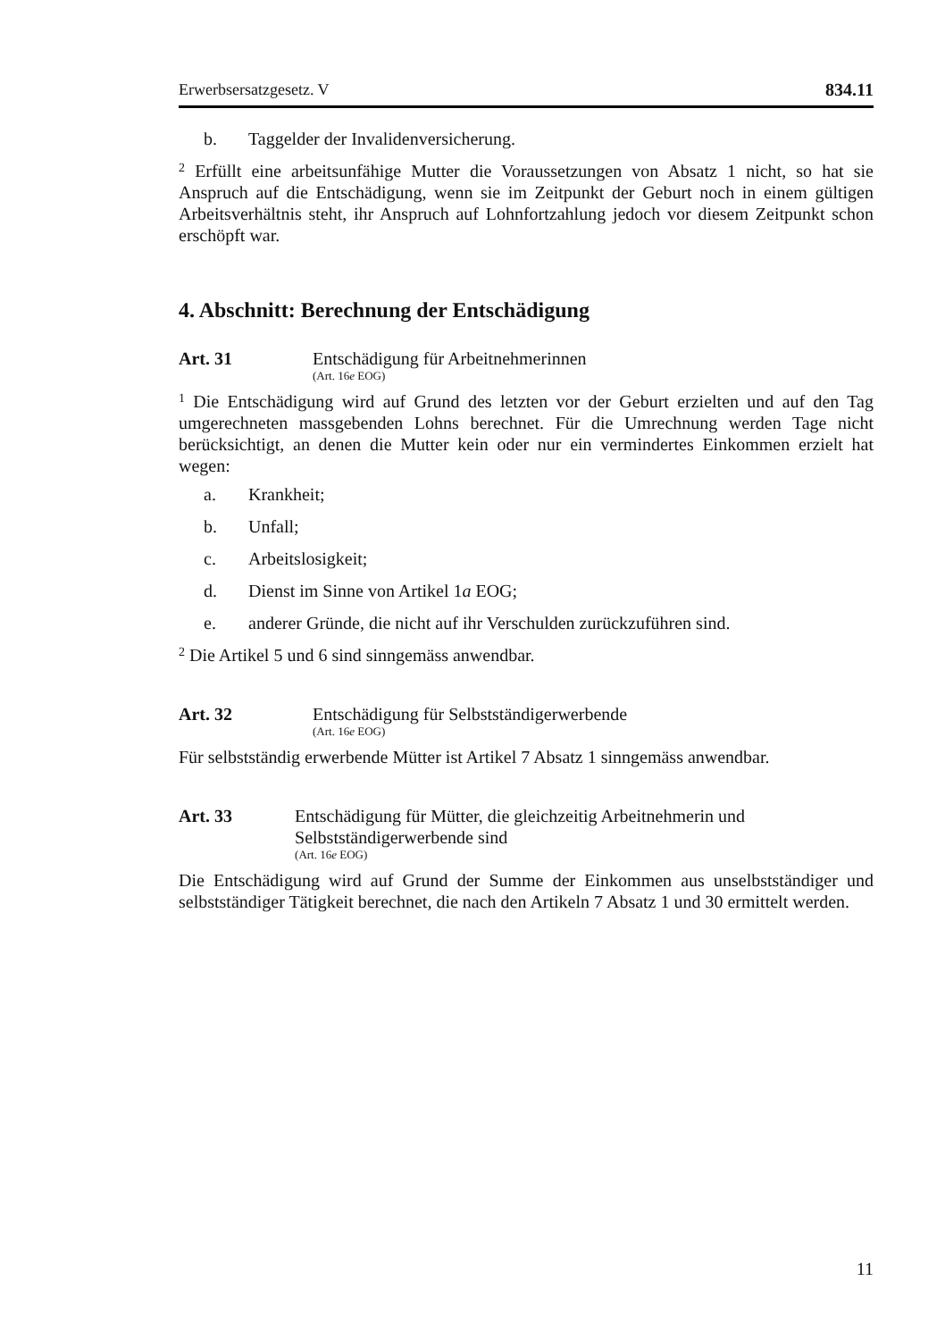Erwerbsersatzgesetz. V 834.11
b. Taggelder der Invalidenversicherung.
<sup>2</sup> Erfüllt eine arbeitsunfähige Mutter die Voraussetzungen von Absatz 1 nicht, so hat sie Anspruch auf die Entschädigung, wenn sie im Zeitpunkt der Geburt noch in einem gültigen Arbeitsverhältnis steht, ihr Anspruch auf Lohnfortzahlung jedoch vor diesem Zeitpunkt schon erschöpft war.
4. Abschnitt: Berechnung der Entschädigung
Art. 31 Entschädigung für Arbeitnehmerinnen
(Art. 16e EOG)
<sup>1</sup> Die Entschädigung wird auf Grund des letzten vor der Geburt erzielten und auf den Tag umgerechneten massgebenden Lohns berechnet. Für die Umrechnung werden Tage nicht berücksichtigt, an denen die Mutter kein oder nur ein vermindertes Einkommen erzielt hat wegen:
a. Krankheit;
b. Unfall;
c. Arbeitslosigkeit;
d. Dienst im Sinne von Artikel 1a EOG;
e. anderer Gründe, die nicht auf ihr Verschulden zurückzuführen sind.
<sup>2</sup> Die Artikel 5 und 6 sind sinngemäss anwendbar.
Art. 32 Entschädigung für Selbstständigerwerbende
(Art. 16e EOG)
Für selbstständig erwerbende Mütter ist Artikel 7 Absatz 1 sinngemäss anwendbar.
Art. 33 Entschädigung für Mütter, die gleichzeitig Arbeitnehmerin und Selbstständigerwerbende sind
(Art. 16e EOG)
Die Entschädigung wird auf Grund der Summe der Einkommen aus unselbstständiger und selbstständiger Tätigkeit berechnet, die nach den Artikeln 7 Absatz 1 und 30 ermittelt werden.
11